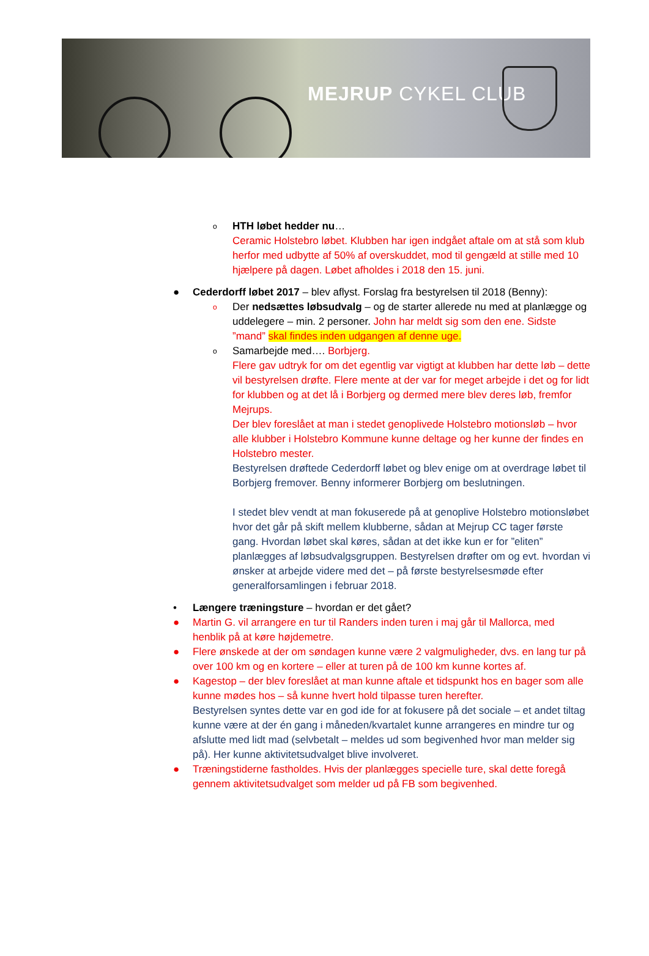MEJRUP CYKEL CLUB
o
HTH løbet hedder nu…
Ceramic Holstebro løbet. Klubben har igen indgået aftale om at stå som klub herfor med udbytte af 50% af overskuddet, mod til gengæld at stille med 10 hjælpere på dagen. Løbet afholdes i 2018 den 15. juni.
●
Cederdorff løbet 2017 – blev aflyst. Forslag fra bestyrelsen til 2018 (Benny):
o
Der nedsættes løbsudvalg – og de starter allerede nu med at planlægge og uddelegere – min. 2 personer. John har meldt sig som den ene. Sidste ”mand” skal findes inden udgangen af denne uge.
o
Samarbejde med…. Borbjerg.
Flere gav udtryk for om det egentlig var vigtigt at klubben har dette løb – dette vil bestyrelsen drøfte. Flere mente at der var for meget arbejde i det og for lidt for klubben og at det lå i Borbjerg og dermed mere blev deres løb, fremfor Mejrups.
Der blev foreslået at man i stedet genoplivede Holstebro motionsløb – hvor alle klubber i Holstebro Kommune kunne deltage og her kunne der findes en Holstebro mester.
Bestyrelsen drøftede Cederdorff løbet og blev enige om at overdrage løbet til Borbjerg fremover. Benny informerer Borbjerg om beslutningen.
I stedet blev vendt at man fokuserede på at genoplive Holstebro motionsløbet hvor det går på skift mellem klubberne, sådan at Mejrup CC tager første gang. Hvordan løbet skal køres, sådan at det ikke kun er for ”eliten” planlægges af løbsudvalgsgruppen. Bestyrelsen drøfter om og evt. hvordan vi ønsker at arbejde videre med det – på første bestyrelsesmøde efter generalforsamlingen i februar 2018.
•
Længere træningsture – hvordan er det gået?
●
Martin G. vil arrangere en tur til Randers inden turen i maj går til Mallorca, med henblik på at køre højdemetre.
●
Flere ønskede at der om søndagen kunne være 2 valgmuligheder, dvs. en lang tur på over 100 km og en kortere – eller at turen på de 100 km kunne kortes af.
●
Kagestop – der blev foreslået at man kunne aftale et tidspunkt hos en bager som alle kunne mødes hos – så kunne hvert hold tilpasse turen herefter.
Bestyrelsen syntes dette var en god ide for at fokusere på det sociale – et andet tiltag kunne være at der én gang i måneden/kvartalet kunne arrangeres en mindre tur og afslutte med lidt mad (selvbetalt – meldes ud som begivenhed hvor man melder sig på). Her kunne aktivitetsudvalget blive involveret.
●
Træningstiderne fastholdes. Hvis der planlægges specielle ture, skal dette foregå gennem aktivitetsudvalget som melder ud på FB som begivenhed.